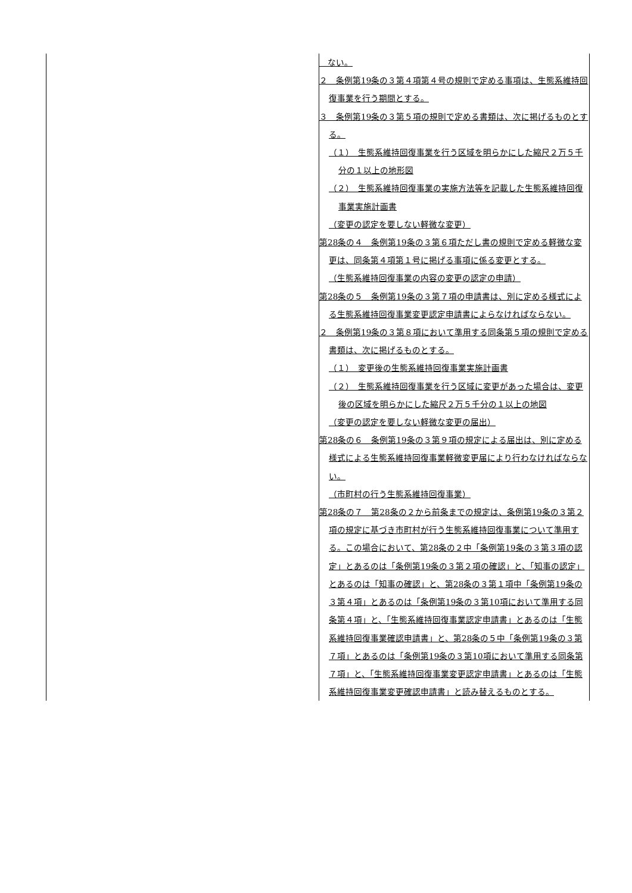| | ない。 ２ 条例第19条の３第４項第４号の規則で定める事項は、生態系維持回復事業を行う期間とする。 ３ 条例第19条の３第５項の規則で定める書類は、次に掲げるものとする。 （１） 生態系維持回復事業を行う区域を明らかにした縮尺２万５千分の１以上の地形図 （２） 生態系維持回復事業の実施方法等を記載した生態系維持回復事業実施計画書 （変更の認定を要しない軽微な変更） 第28条の４ 条例第19条の３第６項ただし書の規則で定める軽微な変更は、同条第４項第１号に掲げる事項に係る変更とする。 （生態系維持回復事業の内容の変更の認定の申請） 第28条の５ 条例第19条の３第７項の申請書は、別に定める様式による生態系維持回復事業変更認定申請書によらなければならない。 ２ 条例第19条の３第８項において準用する同条第５項の規則で定める書類は、次に掲げるものとする。 （１） 変更後の生態系維持回復事業実施計画書 （２） 生態系維持回復事業を行う区域に変更があった場合は、変更後の区域を明らかにした縮尺２万５千分の１以上の地図 （変更の認定を要しない軽微な変更の届出） 第28条の６ 条例第19条の３第９項の規定による届出は、別に定める様式による生態系維持回復事業軽微変更届により行わなければならない。 （市町村の行う生態系維持回復事業） 第28条の７ 第28条の２から前条までの規定は、条例第19条の３第２項の規定に基づき市町村が行う生態系維持回復事業について準用する。この場合において、第28条の２中「条例第19条の３第３項の認定」とあるのは「条例第19条の３第２項の確認」と、「知事の認定」とあるのは「知事の確認」と、第28条の３第１項中「条例第19条の３第４項」とあるのは「条例第19条の３第10項において準用する同条第４項」と、「生態系維持回復事業認定申請書」とあるのは「生態系維持回復事業確認申請書」と、第28条の５中「条例第19条の３第７項」とあるのは「条例第19条の３第10項において準用する同条第７項」と、「生態系維持回復事業変更認定申請書」とあるのは「生態系維持回復事業変更確認申請書」と読み替えるものとする。 |